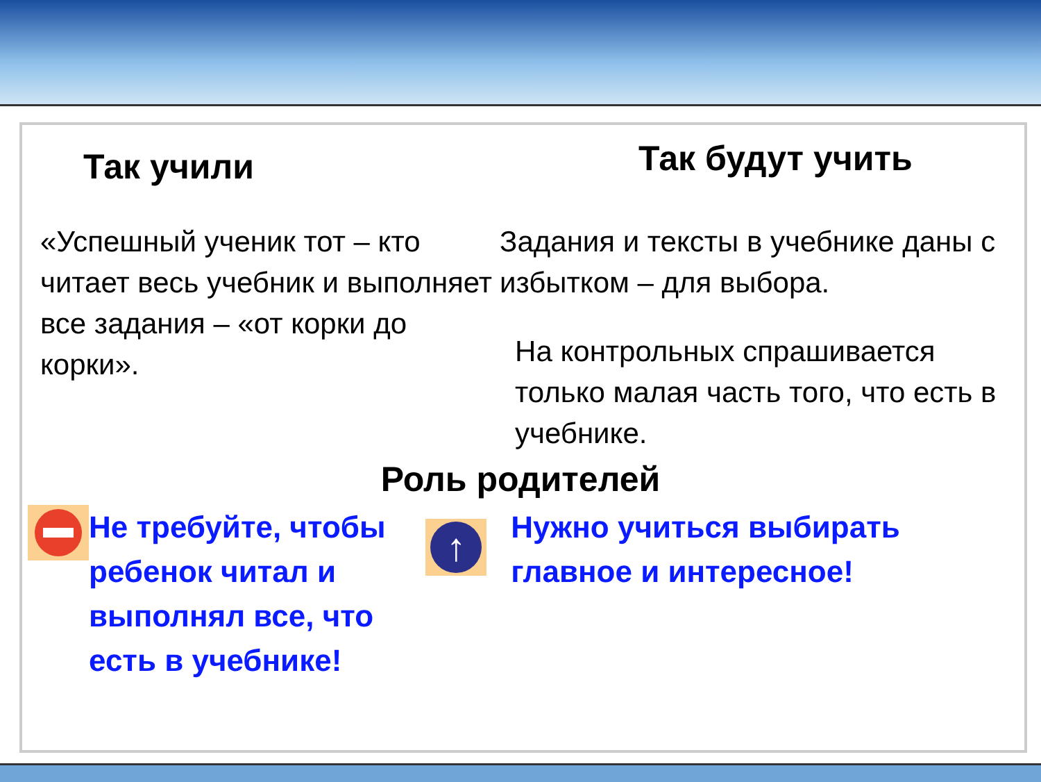Так учили
Так будут учить
«Успешный ученик тот – кто читает весь учебник и выполняет все задания – «от корки до корки».
Задания и тексты в учебнике даны с избытком – для выбора.
На контрольных спрашивается только малая часть того, что есть в учебнике.
Роль родителей
Не требуйте, чтобы ребенок читал и выполнял все, что есть в учебнике!
↑
Нужно учиться выбирать главное и интересное!